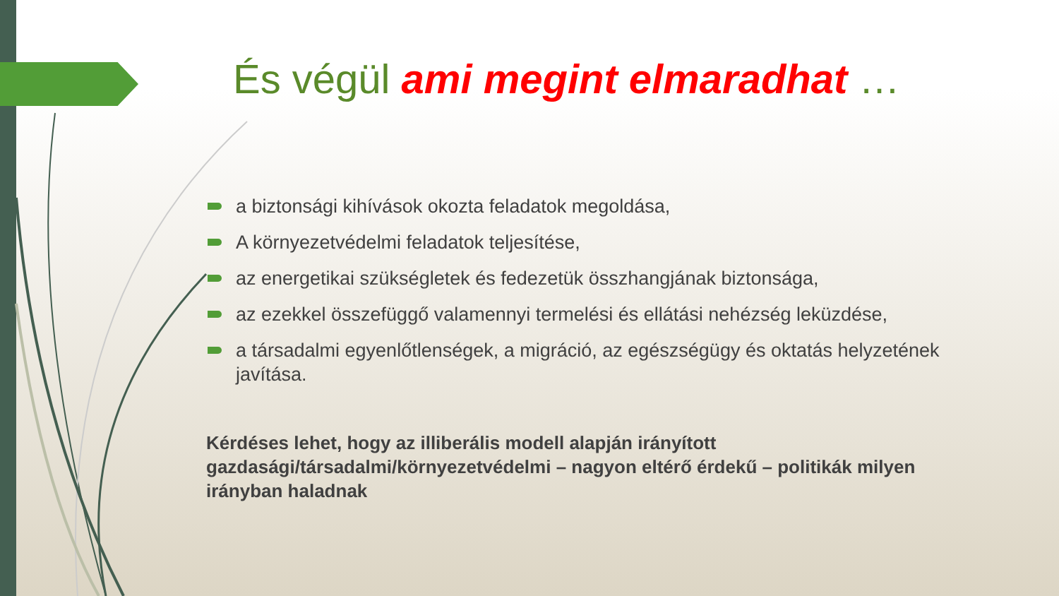És végül ami megint elmaradhat …
a biztonsági kihívások okozta feladatok megoldása,
A környezetvédelmi feladatok teljesítése,
az energetikai szükségletek és fedezetük összhangjának biztonsága,
az ezekkel összefüggő valamennyi termelési és ellátási nehézség leküzdése,
a társadalmi egyenlőtlenségek, a migráció, az egészségügy és oktatás helyzetének javítása.
Kérdéses lehet, hogy az illiberális modell alapján irányított gazdasági/társadalmi/környezetvédelmi – nagyon eltérő érdekű – politikák milyen irányban haladnak